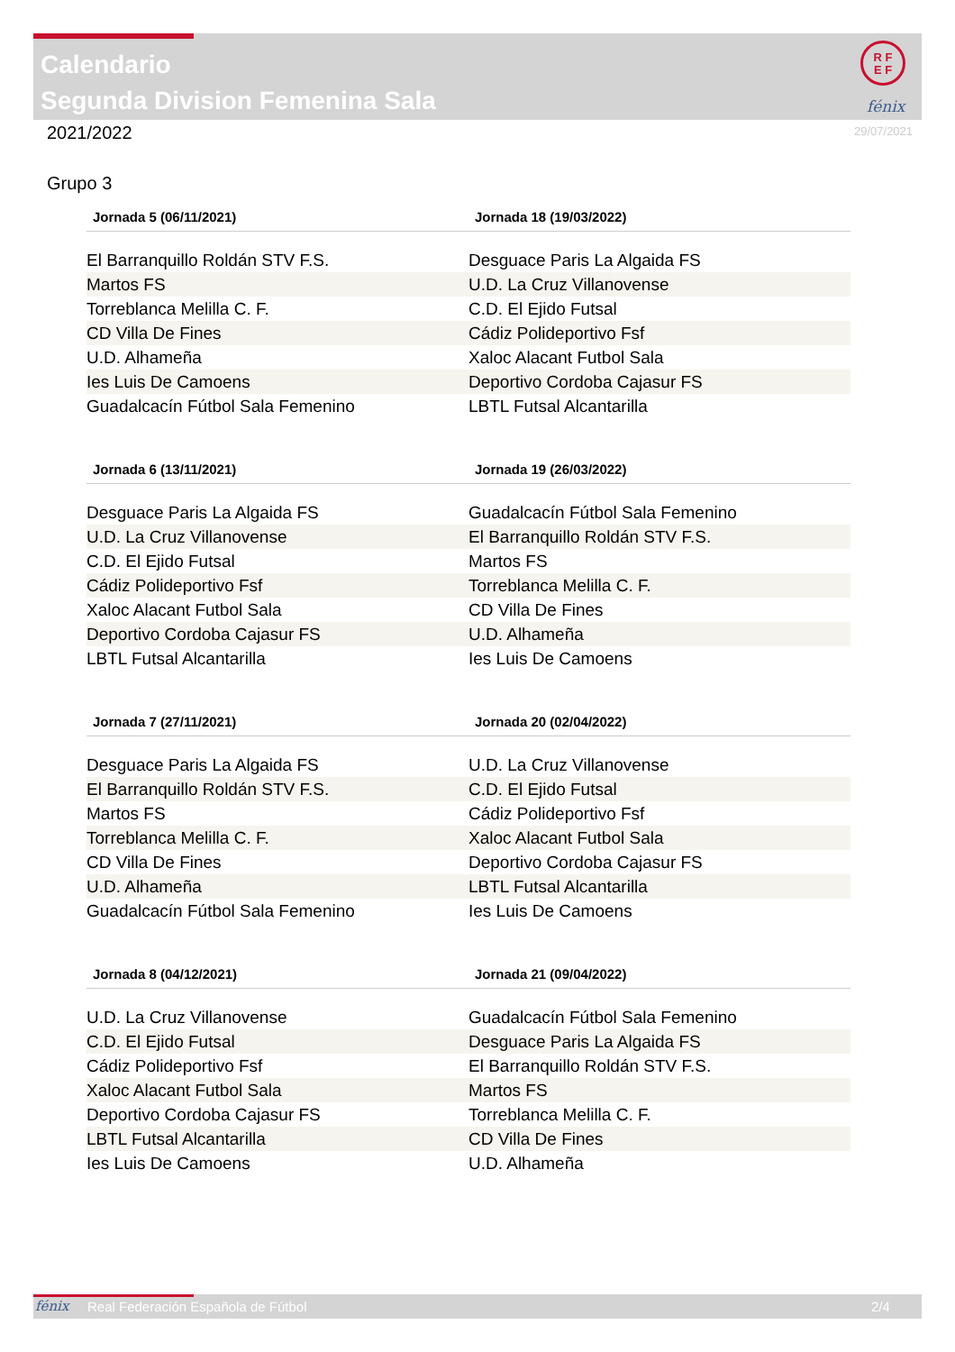Calendario
Segunda Division Femenina Sala
R F
E F
fénix
2021/2022 29/07/2021
Grupo 3
| Jornada 5 (06/11/2021) | Jornada 18 (19/03/2022) |
| --- | --- |
| El Barranquillo Roldán STV F.S. | Desguace Paris La Algaida FS |
| Martos FS | U.D. La Cruz Villanovense |
| Torreblanca Melilla C. F. | C.D. El Ejido Futsal |
| CD Villa De Fines | Cádiz Polideportivo Fsf |
| U.D. Alhameña | Xaloc Alacant Futbol Sala |
| Ies Luis De Camoens | Deportivo Cordoba Cajasur FS |
| Guadalcacín Fútbol Sala Femenino | LBTL Futsal Alcantarilla |
| Jornada 6 (13/11/2021) | Jornada 19 (26/03/2022) |
| --- | --- |
| Desguace Paris La Algaida FS | Guadalcacín Fútbol Sala Femenino |
| U.D. La Cruz Villanovense | El Barranquillo Roldán STV F.S. |
| C.D. El Ejido Futsal | Martos FS |
| Cádiz Polideportivo Fsf | Torreblanca Melilla C. F. |
| Xaloc Alacant Futbol Sala | CD Villa De Fines |
| Deportivo Cordoba Cajasur FS | U.D. Alhameña |
| LBTL Futsal Alcantarilla | Ies Luis De Camoens |
| Jornada 7 (27/11/2021) | Jornada 20 (02/04/2022) |
| --- | --- |
| Desguace Paris La Algaida FS | U.D. La Cruz Villanovense |
| El Barranquillo Roldán STV F.S. | C.D. El Ejido Futsal |
| Martos FS | Cádiz Polideportivo Fsf |
| Torreblanca Melilla C. F. | Xaloc Alacant Futbol Sala |
| CD Villa De Fines | Deportivo Cordoba Cajasur FS |
| U.D. Alhameña | LBTL Futsal Alcantarilla |
| Guadalcacín Fútbol Sala Femenino | Ies Luis De Camoens |
| Jornada 8 (04/12/2021) | Jornada 21 (09/04/2022) |
| --- | --- |
| U.D. La Cruz Villanovense | Guadalcacín Fútbol Sala Femenino |
| C.D. El Ejido Futsal | Desguace Paris La Algaida FS |
| Cádiz Polideportivo Fsf | El Barranquillo Roldán STV F.S. |
| Xaloc Alacant Futbol Sala | Martos FS |
| Deportivo Cordoba Cajasur FS | Torreblanca Melilla C. F. |
| LBTL Futsal Alcantarilla | CD Villa De Fines |
| Ies Luis De Camoens | U.D. Alhameña |
fénix Real Federación Española de Fútbol 2/4